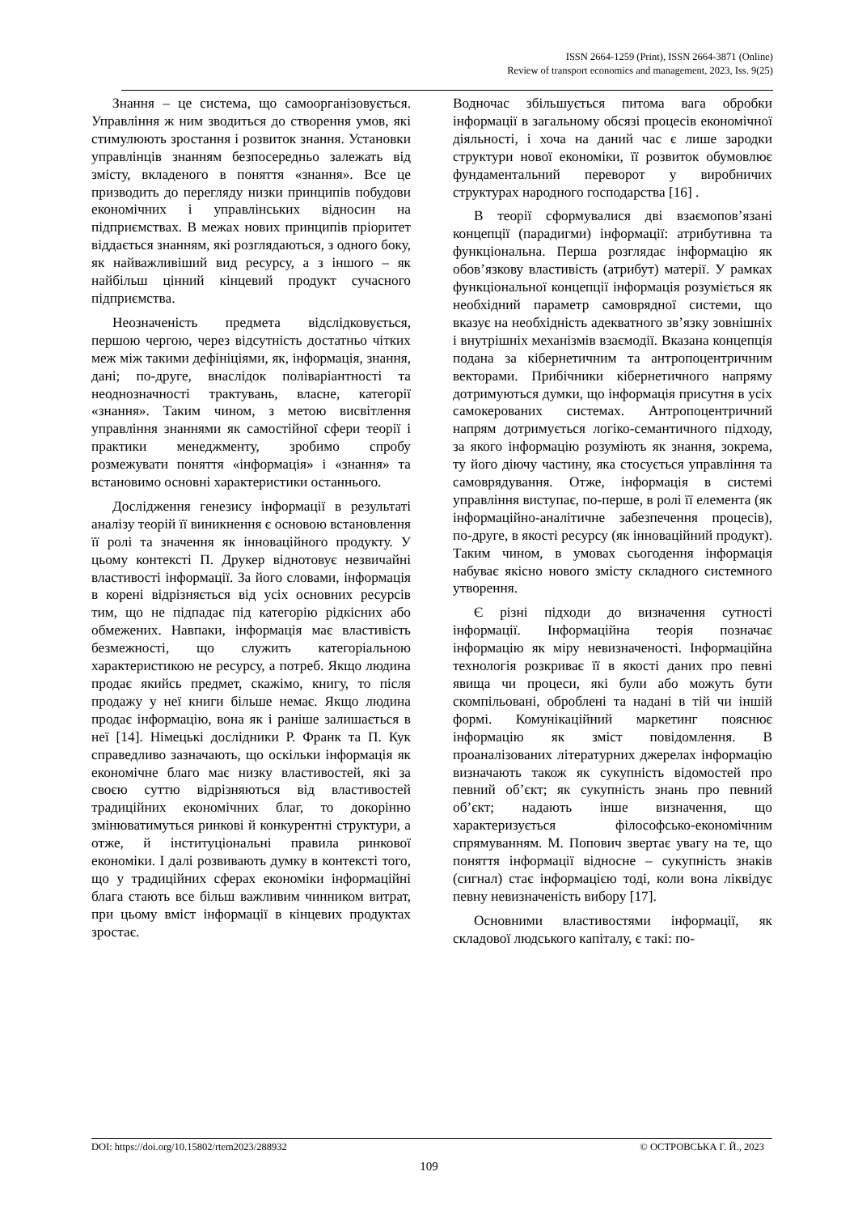ISSN 2664-1259 (Print), ISSN 2664-3871 (Online)
Review of transport economics and management, 2023, Iss. 9(25)
Знання – це система, що самоорганізовується. Управління ж ним зводиться до створення умов, які стимулюють зростання і розвиток знання. Установки управлінців знанням безпосередньо залежать від змісту, вкладеного в поняття «знання». Все це призводить до перегляду низки принципів побудови економічних і управлінських відносин на підприємствах. В межах нових принципів пріоритет віддається знанням, які розглядаються, з одного боку, як найважливіший вид ресурсу, а з іншого – як найбільш цінний кінцевий продукт сучасного підприємства.
Неозначеність предмета відслідковується, першою чергою, через відсутність достатньо чітких меж між такими дефініціями, як, інформація, знання, дані; по-друге, внаслідок поліваріантності та неоднозначності трактувань, власне, категорії «знання». Таким чином, з метою висвітлення управління знаннями як самостійної сфери теорії і практики менеджменту, зробимо спробу розмежувати поняття «інформація» і «знання» та встановимо основні характеристики останнього.
Дослідження генезису інформації в результаті аналізу теорій її виникнення є основою встановлення її ролі та значення як інноваційного продукту. У цьому контексті П. Друкер віднотовує незвичайні властивості інформації. За його словами, інформація в корені відрізняється від усіх основних ресурсів тим, що не підпадає під категорію рідкісних або обмежених. Навпаки, інформація має властивість безмежності, що служить категоріальною характеристикою не ресурсу, а потреб. Якщо людина продає якийсь предмет, скажімо, книгу, то після продажу у неї книги більше немає. Якщо людина продає інформацію, вона як і раніше залишається в неї [14]. Німецькі дослідники Р. Франк та П. Кук справедливо зазначають, що оскільки інформація як економічне благо має низку властивостей, які за своєю суттю відрізняються від властивостей традиційних економічних благ, то докорінно змінюватимуться ринкові й конкурентні структури, а отже, й інституціональні правила ринкової економіки. І далі розвивають думку в контексті того, що у традиційних сферах економіки інформаційні блага стають все більш важливим чинником витрат, при цьому вміст інформації в кінцевих продуктах зростає.
Водночас збільшується питома вага обробки інформації в загальному обсязі процесів економічної діяльності, і хоча на даний час є лише зародки структури нової економіки, її розвиток обумовлює фундаментальний переворот у виробничих структурах народного господарства [16] .
В теорії сформувалися дві взаємопов’язані концепції (парадигми) інформації: атрибутивна та функціональна. Перша розглядає інформацію як обов’язкову властивість (атрибут) матерії. У рамках функціональної концепції інформація розуміється як необхідний параметр самоврядної системи, що вказує на необхідність адекватного зв’язку зовнішніх і внутрішніх механізмів взаємодії. Вказана концепція подана за кібернетичним та антропоцентричним векторами. Прибічники кібернетичного напряму дотримуються думки, що інформація присутня в усіх самокерованих системах. Антропоцентричний напрям дотримується логіко-семантичного підходу, за якого інформацію розуміють як знання, зокрема, ту його діючу частину, яка стосується управління та самоврядування. Отже, інформація в системі управління виступає, по-перше, в ролі її елемента (як інформаційно-аналітичне забезпечення процесів), по-друге, в якості ресурсу (як інноваційний продукт). Таким чином, в умовах сьогодення інформація набуває якісно нового змісту складного системного утворення.
Є різні підходи до визначення сутності інформації. Інформаційна теорія позначає інформацію як міру невизначеності. Інформаційна технологія розкриває її в якості даних про певні явища чи процеси, які були або можуть бути скомпільовані, оброблені та надані в тій чи іншій формі. Комунікаційний маркетинг пояснює інформацію як зміст повідомлення. В проаналізованих літературних джерелах інформацію визначають також як сукупність відомостей про певний об’єкт; як сукупність знань про певний об’єкт; надають інше визначення, що характеризується філософсько-економічним спрямуванням. М. Попович звертає увагу на те, що поняття інформації відносне – сукупність знаків (сигнал) стає інформацією тоді, коли вона ліквідує певну невизначеність вибору [17].
Основними властивостями інформації, як складової людського капіталу, є такі: по-
DOI: https://doi.org/10.15802/rtem2023/288932 © ОСТРОВСЬКА Г. Й., 2023
109